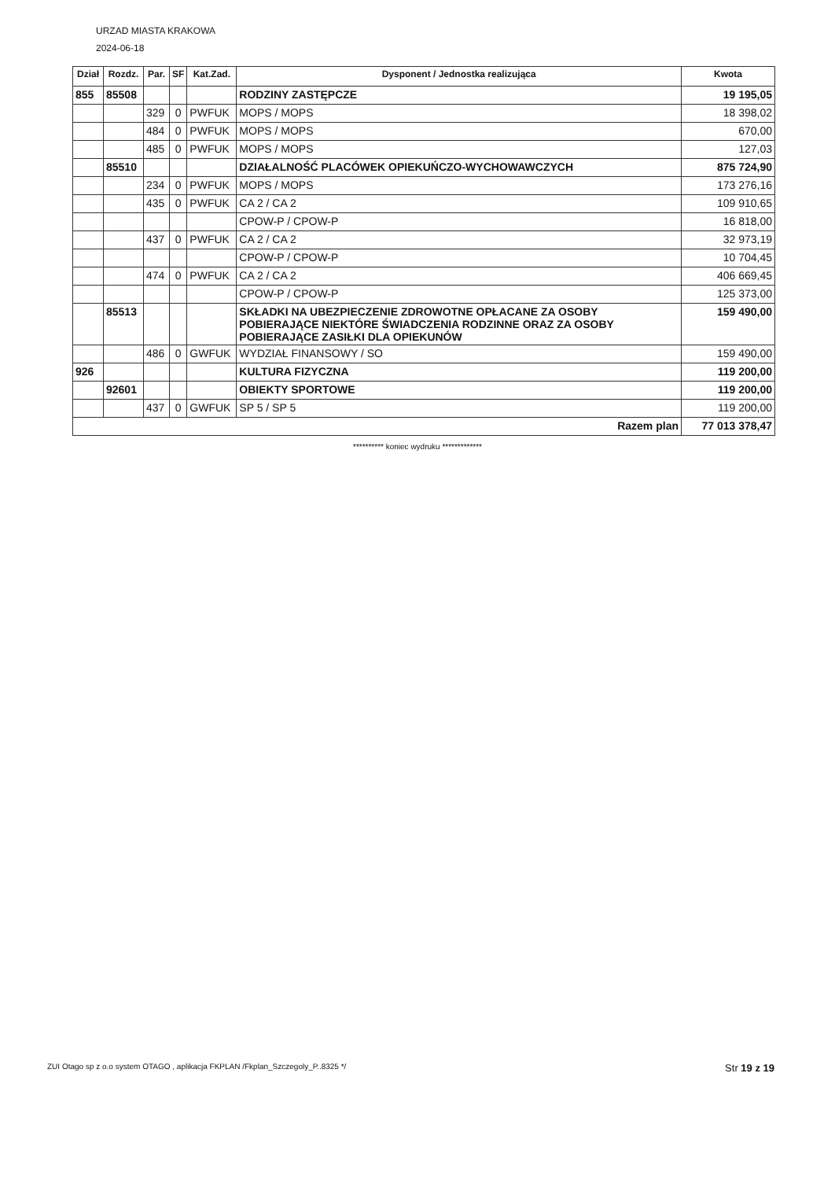URZAD MIASTA KRAKOWA
2024-06-18
| Dział | Rozdz. | Par. | SF | Kat.Zad. | Dysponent / Jednostka realizująca | Kwota |
| --- | --- | --- | --- | --- | --- | --- |
| 855 | 85508 | | | | RODZINY ZASTĘPCZE | 19 195,05 |
| | | 329 | 0 | PWFUK | MOPS / MOPS | 18 398,02 |
| | | 484 | 0 | PWFUK | MOPS / MOPS | 670,00 |
| | | 485 | 0 | PWFUK | MOPS / MOPS | 127,03 |
| | 85510 | | | | DZIAŁALNOŚĆ PLACÓWEK OPIEKUŃCZO-WYCHOWAWCZYCH | 875 724,90 |
| | | 234 | 0 | PWFUK | MOPS / MOPS | 173 276,16 |
| | | 435 | 0 | PWFUK | CA 2 / CA 2 | 109 910,65 |
| | | | | | CPOW-P / CPOW-P | 16 818,00 |
| | | 437 | 0 | PWFUK | CA 2 / CA 2 | 32 973,19 |
| | | | | | CPOW-P / CPOW-P | 10 704,45 |
| | | 474 | 0 | PWFUK | CA 2 / CA 2 | 406 669,45 |
| | | | | | CPOW-P / CPOW-P | 125 373,00 |
| | 85513 | | | | SKŁADKI NA UBEZPIECZENIE ZDROWOTNE OPŁACANE ZA OSOBY POBIERAJĄCE NIEKTÓRE ŚWIADCZENIA RODZINNE ORAZ ZA OSOBY POBIERAJĄCE ZASIŁKI DLA OPIEKUNÓW | 159 490,00 |
| | | 486 | 0 | GWFUK | WYDZIAŁ FINANSOWY / SO | 159 490,00 |
| 926 | | | | | KULTURA FIZYCZNA | 119 200,00 |
| | 92601 | | | | OBIEKTY SPORTOWE | 119 200,00 |
| | | 437 | 0 | GWFUK | SP 5 / SP 5 | 119 200,00 |
| Razem plan | | | | | | 77 013 378,47 |
********** koniec wydruku *************
ZUI Otago sp z o.o system OTAGO , aplikacja FKPLAN /Fkplan_Szczegoly_P..8325 */ Str 19 z 19